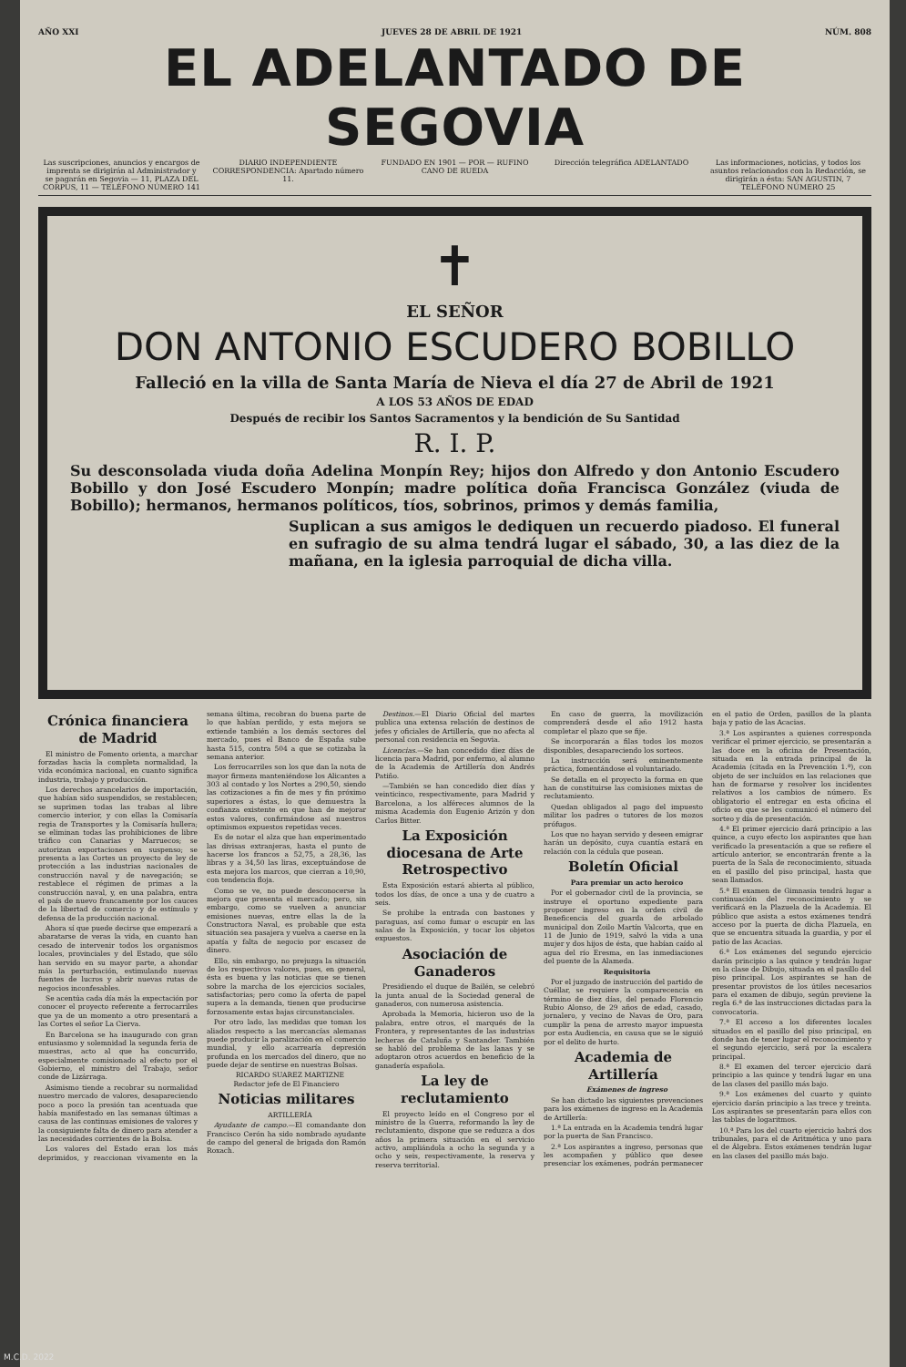AÑO XXI JUEVES 28 DE ABRIL DE 1921 NÚM. 808
EL ADELANTADO DE SEGOVIA
Las suscripciones, anuncios y encargos de imprenta se dirigirán al Administrador y se pagarán en Segovia — 11, PLAZA DEL CORPUS, 11 — TELÉFONO NÚMERO 141
DIARIO INDEPENDIENTE
CORRESPONDENCIA: Apartado número 11.
FUNDADO EN 1901 — POR — RUFINO CANO DE RUEDA
Dirección telegráfica ADELANTADO
Las informaciones, noticias, y todos los asuntos relacionados con la Redacción, se dirigirán a ésta: SAN AGUSTIN, 7 TELÉFONO NÚMERO 25
✝
EL SEÑOR
DON ANTONIO ESCUDERO BOBILLO
Falleció en la villa de Santa María de Nieva el día 27 de Abril de 1921
A LOS 53 AÑOS DE EDAD
Después de recibir los Santos Sacramentos y la bendición de Su Santidad
R. I. P.
Su desconsolada viuda doña Adelina Monpín Rey; hijos don Alfredo y don Antonio Escudero Bobillo y don José Escudero Monpín; madre política doña Francisca González (viuda de Bobillo); hermanos, hermanos políticos, tíos, sobrinos, primos y demás familia,
Suplican a sus amigos le dediquen un recuerdo piadoso. El funeral en sufragio de su alma tendrá lugar el sábado, 30, a las diez de la mañana, en la iglesia parroquial de dicha villa.
Crónica financiera de Madrid
El ministro de Fomento orienta, a marchar forzadas hacia la completa normalidad, la vida económica nacional, en cuanto significa industria, trabajo y producción.
Los derechos arancelarios de importación, que habían sido suspendidos, se restablecen; se suprimen todas las trabas al libre comercio interior, y con ellas la Comisaría regia de Transportes y la Comisaría hullera; se eliminan todas las prohibiciones de libre tráfico con Canarias y Marruecos; se autorizan exportaciones en suspenso; se presenta a las Cortes un proyecto de ley de protección a las industrias nacionales de construcción naval y de navegación; se restablece el régimen de primas a la construcción naval, y, en una palabra, entra el país de nuevo francamente por los cauces de la libertad de comercio y de estímulo y defensa de la producción nacional.
Ahora sí que puede decirse que empezará a abaratarse de veras la vida, en cuanto han cesado de intervenir todos los organismos locales, provinciales y del Estado, que sólo han servido en su mayor parte, a ahondar más la perturbación, estimulando nuevas fuentes de lucros y abrir nuevas rutas de negocios inconfesables.
Se acentúa cada día más la expectación por conocer el proyecto referente a ferrocarriles que ya de un momento a otro presentará a las Cortes el señor La Cierva.
En Barcelona se ha inaugurado con gran entusiasmo y solemnidad la segunda feria de muestras, acto al que ha concurrido, especialmente comisionado al efecto por el Gobierno, el ministro del Trabajo, señor conde de Lizárraga.
Asimismo tiende a recobrar su normalidad nuestro mercado de valores, desapareciendo poco a poco la presión tan acentuada que había manifestado en las semanas últimas a causa de las continuas emisiones de valores y la consiguiente falta de dinero para atender a las necesidades corrientes de la Bolsa.
Los valores del Estado eran los más deprimidos, y reaccionan vivamente en la semana última, recobran do buena parte de lo que habían perdido, y esta mejora se extiende también a los demás sectores del mercado, pues el Banco de España sube hasta 515, contra 504 a que se cotizaba la semana anterior.
Los ferrocarriles son los que dan la nota de mayor firmeza manteniéndose los Alicantes a 303 al contado y los Nortes a 290,50, siendo las cotizaciones a fin de mes y fin próximo superiores a éstas, lo que demuestra la confianza existente en que han de mejorar estos valores, confirmándose así nuestros optimismos expuestos repetidas veces.
Es de notar el alza que han experimentado las divisas extranjeras, hasta el punto de hacerse los francos a 52,75, a 28,36, las libras y a 34,50 las liras, exceptuándose de esta mejora los marcos, que cierran a 10,90, con tendencia floja.
Como se ve, no puede desconocerse la mejora que presenta el mercado; pero, sin embargo, como se vuelven a anunciar emisiones nuevas, entre ellas la de la Constructora Naval, es probable que esta situación sea pasajera y vuelva a caerse en la apatía y falta de negocio por escasez de dinero.
Ello, sin embargo, no prejuzga la situación de los respectivos valores, pues, en general, ésta es buena y las noticias que se tienen sobre la marcha de los ejercicios sociales, satisfactorias; pero como la oferta de papel supera a la demanda, tienen que producirse forzosamente estas bajas circunstanciales.
Por otro lado, las medidas que toman los aliados respecto a las mercancías alemanas puede producir la paralización en el comercio mundial, y ello acarrearía depresión profunda en los mercados del dinero, que no puede dejar de sentirse en nuestras Bolsas.
RICARDO SUAREZ MARTIZNE
Redactor jefe de El Financiero
Noticias militares
ARTILLERÍA
Ayudante de campo.—El comandante don Francisco Cerón ha sido nombrado ayudante de campo del general de brigada don Ramón Roxach.
Destinos.—El Diario Oficial del martes publica una extensa relación de destinos de jefes y oficiales de Artillería, que no afecta al personal con residencia en Segovia.
Licencias.—Se han concedido diez días de licencia para Madrid, por enfermo, al alumno de la Academia de Artillería don Andrés Patiño.
—También se han concedido diez días y veinticinco, respectivamente, para Madrid y Barcelona, a los alféreces alumnos de la misma Academia don Eugenio Arizón y don Carlos Bitter.
La Exposición diocesana de Arte Retrospectivo
Esta Exposición estará abierta al público, todos los días, de once a una y de cuatro a seis.
Se prohibe la entrada con bastones y paraguas, así como fumar o escupir en las salas de la Exposición, y tocar los objetos expuestos.
Asociación de Ganaderos
Presidiendo el duque de Bailén, se celebró la junta anual de la Sociedad general de ganaderos, con numerosa asistencia.
Aprobada la Memoria, hicieron uso de la palabra, entre otros, el marqués de la Frontera, y representantes de las industrias lecheras de Cataluña y Santander. También se habló del problema de las lanas y se adoptaron otros acuerdos en beneficio de la ganadería española.
La ley de reclutamiento
El proyecto leído en el Congreso por el ministro de la Guerra, reformando la ley de reclutamiento, dispone que se reduzca a dos años la primera situación en el servicio activo, ampliándola a ocho la segunda y a ocho y seis, respectivamente, la reserva y reserva territorial.
En caso de guerra, la movilización comprenderá desde el año 1912 hasta completar el plazo que se fije.
Se incorporarán a filas todos los mozos disponibles, desapareciendo los sorteos.
La instrucción será eminentemente práctica, fomentándose el voluntariado.
Se detalla en el proyecto la forma en que han de constituirse las comisiones mixtas de reclutamiento.
Quedan obligados al pago del impuesto militar los padres o tutores de los mozos prófugos.
Los que no hayan servido y deseen emigrar harán un depósito, cuya cuantía estará en relación con la cédula que posean.
Boletín Oficial
Para premiar un acto heroico
Por el gobernador civil de la provincia, se instruye el oportuno expediente para proponer ingreso en la orden civil de Beneficencia del guarda de arbolado municipal don Zoilo Martín Valcorta, que en 11 de Junio de 1919, salvó la vida a una mujer y dos hijos de ésta, que habían caído al agua del río Eresma, en las inmediaciones del puente de la Alameda.
Requisitoria
Por el juzgado de instrucción del partido de Cuéllar, se requiere la comparecencia en término de diez días, del penado Florencio Rubio Alonso, de 29 años de edad, casado, jornalero, y vecino de Navas de Oro, para cumplir la pena de arresto mayor impuesta por esta Audiencia, en causa que se le siguió por el delito de hurto.
Academia de Artillería
Exámenes de ingreso
Se han dictado las siguientes prevenciones para los exámenes de ingreso en la Academia de Artillería:
1.ª La entrada en la Academia tendrá lugar por la puerta de San Francisco.
2.ª Los aspirantes a ingreso, personas que les acompañen y público que desee presenciar los exámenes, podrán permanecer en el patio de Orden, pasillos de la planta baja y patio de las Acacias.
3.ª Los aspirantes a quienes corresponda verificar el primer ejercicio, se presentarán a las doce en la oficina de Presentación, situada en la entrada principal de la Academia (citada en la Prevención 1.ª), con objeto de ser incluídos en las relaciones que han de formarse y resolver los incidentes relativos a los cambios de número. Es obligatorio el entregar en esta oficina el oficio en que se les comunicó el número del sorteo y día de presentación.
4.ª El primer ejercicio dará principio a las quince, a cuyo efecto los aspirantes que han verificado la presentación a que se refiere el artículo anterior, se encontrarán frente a la puerta de la Sala de reconocimiento, situada en el pasillo del piso principal, hasta que sean llamados.
5.ª El examen de Gimnasia tendrá lugar a continuación del reconocimiento y se verificará en la Plazuela de la Academia. El público que asista a estos exámenes tendrá acceso por la puerta de dicha Plazuela, en que se encuentra situada la guardia, y por el patio de las Acacias.
6.ª Los exámenes del segundo ejercicio darán principio a las quince y tendrán lugar en la clase de Dibujo, situada en el pasillo del piso principal. Los aspirantes se han de presentar provistos de los útiles necesarios para el examen de dibujo, según previene la regla 6.ª de las instrucciones dictadas para la convocatoria.
7.ª El acceso a los diferentes locales situados en el pasillo del piso principal, en donde han de tener lugar el reconocimiento y el segundo ejercicio, será por la escalera principal.
8.ª El examen del tercer ejercicio dará principio a las quince y tendrá lugar en una de las clases del pasillo más bajo.
9.ª Los exámenes del cuarto y quinto ejercicio darán principio a las trece y treinta. Los aspirantes se presentarán para ellos con las tablas de logaritmos.
10.ª Para los del cuarto ejercicio habrá dos tribunales, para el de Aritmética y uno para el de Álgebra. Estos exámenes tendrán lugar en las clases del pasillo más bajo.
M.C.D. 2022